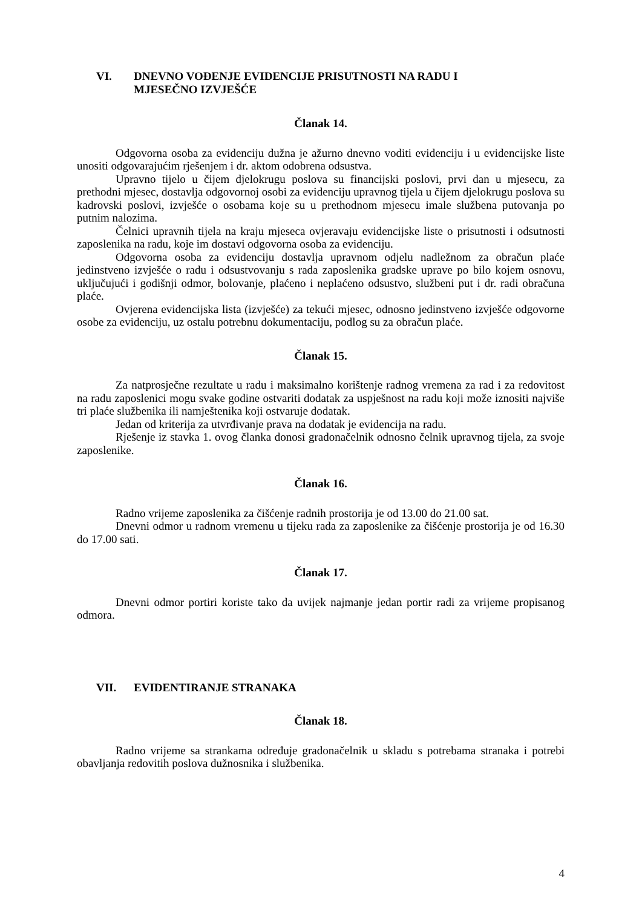VI. DNEVNO VOĐENJE EVIDENCIJE PRISUTNOSTI NA RADU I
MJESEČNO IZVJEŠĆE
Članak 14.
Odgovorna osoba za evidenciju dužna je ažurno dnevno voditi evidenciju i u evidencijske liste unositi odgovarajućim rješenjem i dr. aktom odobrena odsustva.
Upravno tijelo u čijem djelokrugu poslova su financijski poslovi, prvi dan u mjesecu, za prethodni mjesec, dostavlja odgovornoj osobi za evidenciju upravnog tijela u čijem djelokrugu poslova su kadrovski poslovi, izvješće o osobama koje su u prethodnom mjesecu imale službena putovanja po putnim nalozima.
Čelnici upravnih tijela na kraju mjeseca ovjeravaju evidencijske liste o prisutnosti i odsutnosti zaposlenika na radu, koje im dostavi odgovorna osoba za evidenciju.
Odgovorna osoba za evidenciju dostavlja upravnom odjelu nadležnom za obračun plaće jedinstveno izvješće o radu i odsustvovanju s rada zaposlenika gradske uprave po bilo kojem osnovu, uključujući i godišnji odmor, bolovanje, plaćeno i neplaćeno odsustvo, službeni put i dr. radi obračuna plaće.
Ovjerena evidencijska lista (izvješće) za tekući mjesec, odnosno jedinstveno izvješće odgovorne osobe za evidenciju, uz ostalu potrebnu dokumentaciju, podlog su za obračun plaće.
Članak 15.
Za natprosječne rezultate u radu i maksimalno korištenje radnog vremena za rad i za redovitost na radu zaposlenici mogu svake godine ostvariti dodatak za uspješnost na radu koji može iznositi najviše tri plaće službenika ili namještenika koji ostvaruje dodatak.
Jedan od kriterija za utvrđivanje prava na dodatak je evidencija na radu.
Rješenje iz stavka 1. ovog članka donosi gradonačelnik odnosno čelnik upravnog tijela, za svoje zaposlenike.
Članak 16.
Radno vrijeme zaposlenika za čišćenje radnih prostorija je od 13.00 do 21.00 sat.
Dnevni odmor u radnom vremenu u tijeku rada za zaposlenike za čišćenje prostorija je od 16.30 do 17.00 sati.
Članak 17.
Dnevni odmor portiri koriste tako da uvijek najmanje jedan portir radi za vrijeme propisanog odmora.
VII. EVIDENTIRANJE STRANAKA
Članak 18.
Radno vrijeme sa strankama određuje gradonačelnik u skladu s potrebama stranaka i potrebi obavljanja redovitih poslova dužnosnika i službenika.
4